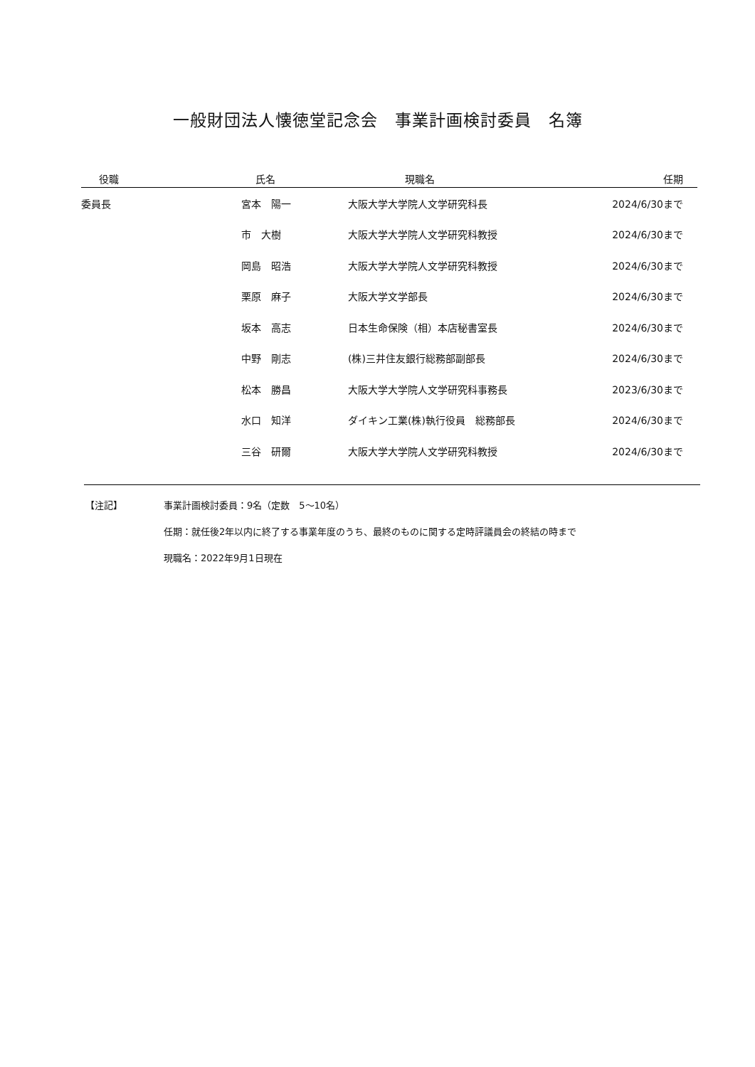一般財団法人懐徳堂記念会　事業計画検討委員　名簿
| 役職 | 氏名 | 現職名 | 任期 |
| --- | --- | --- | --- |
| 委員長 | 宮本 陽一 | 大阪大学大学院人文学研究科長 | 2024/6/30まで |
| | 市 大樹 | 大阪大学大学院人文学研究科教授 | 2024/6/30まで |
| | 岡島 昭浩 | 大阪大学大学院人文学研究科教授 | 2024/6/30まで |
| | 栗原 麻子 | 大阪大学文学部長 | 2024/6/30まで |
| | 坂本 高志 | 日本生命保険（相）本店秘書室長 | 2024/6/30まで |
| | 中野 剛志 | (株)三井住友銀行総務部副部長 | 2024/6/30まで |
| | 松本 勝昌 | 大阪大学大学院人文学研究科事務長 | 2023/6/30まで |
| | 水口 知洋 | ダイキン工業(株)執行役員 総務部長 | 2024/6/30まで |
| | 三谷 研爾 | 大阪大学大学院人文学研究科教授 | 2024/6/30まで |
【注記】 事業計画検討委員：9名（定数　5～10名）
任期：就任後2年以内に終了する事業年度のうち、最終のものに関する定時評議員会の終結の時まで
現職名：2022年9月1日現在